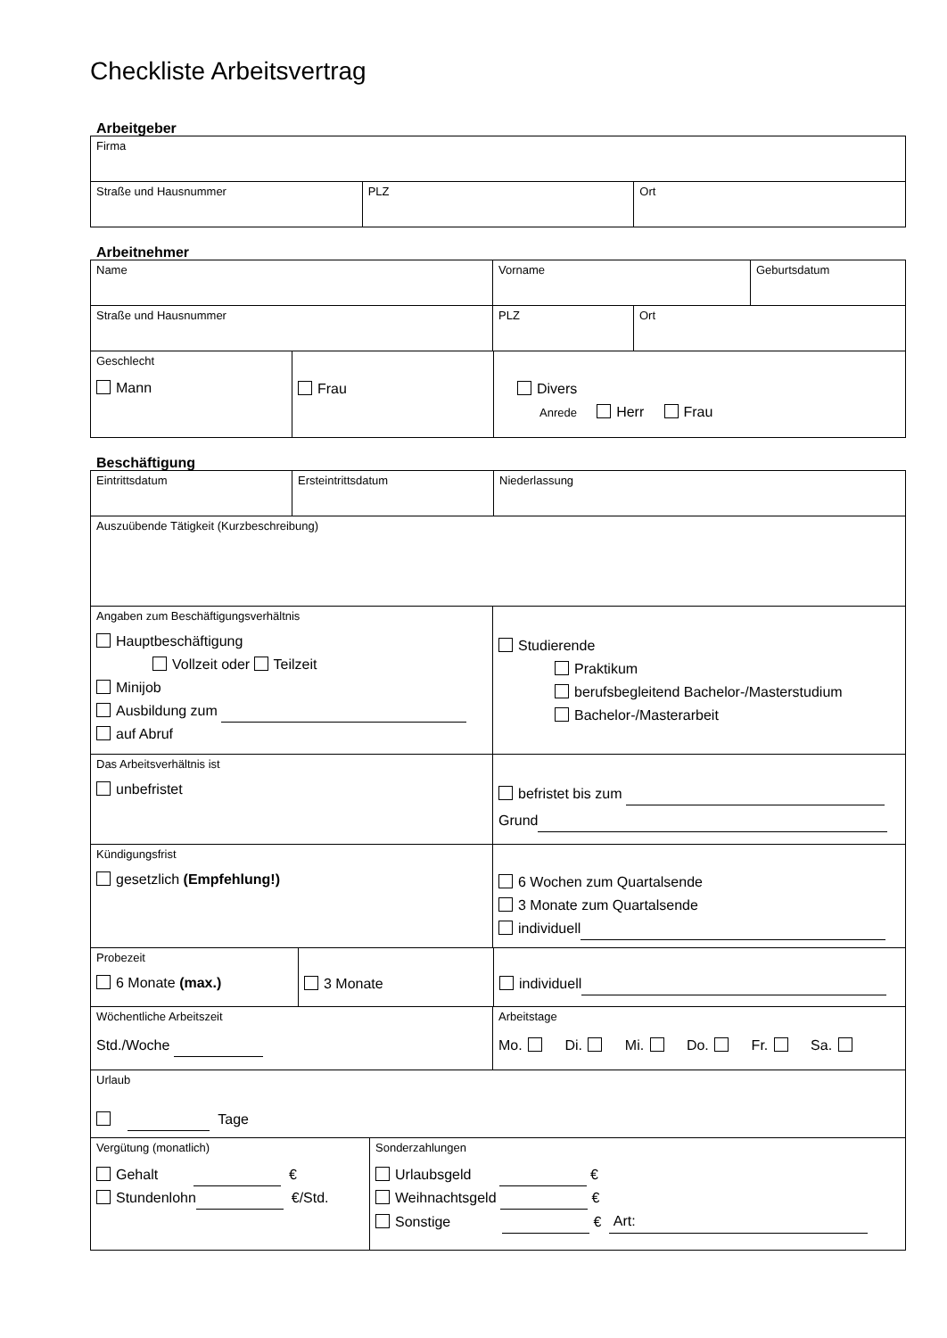Checkliste Arbeitsvertrag
Arbeitgeber
| Firma | | |
| Straße und Hausnummer | PLZ | Ort |
Arbeitnehmer
| Name | Vorname | Geburtsdatum |
| Straße und Hausnummer | PLZ | Ort |
| Geschlecht Mann | Frau | Divers Anrede Herr Frau |
Beschäftigung
| Eintrittsdatum | Ersteintrittsdatum | Niederlassung |
| Auszuübende Tätigkeit (Kurzbeschreibung) |
| Angaben zum Beschäftigungsverhältnis Hauptbeschäftigung Vollzeit oder Teilzeit Minijob Ausbildung zum auf Abruf | Studierende Praktikum berufsbegleitend Bachelor-/Masterstudium Bachelor-/Masterarbeit |
| Das Arbeitsverhältnis ist unbefristet | befristet bis zum Grund |
| Kündigungsfrist gesetzlich (Empfehlung!) | 6 Wochen zum Quartalsende 3 Monate zum Quartalsende individuell |
| Probezeit 6 Monate (max.) | 3 Monate | individuell |
| Wöchentliche Arbeitszeit Std./Woche | Arbeitstage Mo. Di. Mi. Do. Fr. Sa. |
| Urlaub Tage |
| Vergütung (monatlich) Gehalt € Stundenlohn €/Std. | Sonderzahlungen Urlaubsgeld € Weihnachtsgeld € Sonstige € Art: |